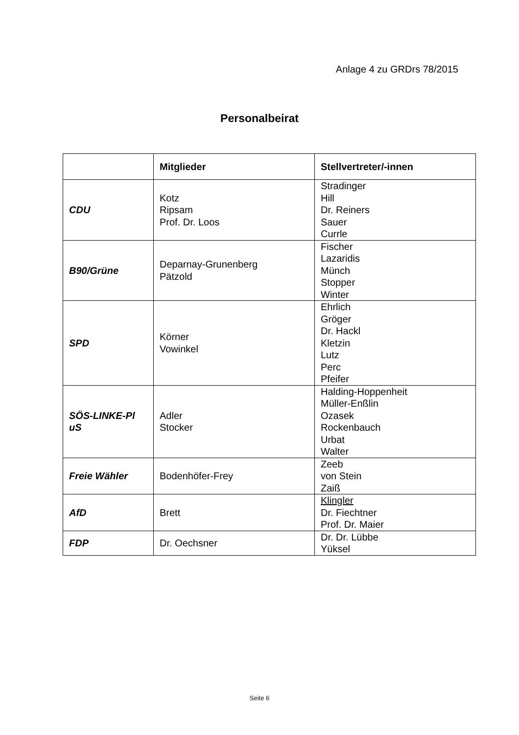Anlage 4 zu GRDrs 78/2015
Personalbeirat
| | Mitglieder | Stellvertreter/-innen |
| --- | --- | --- |
| CDU | Kotz Ripsam Prof. Dr. Loos | Stradinger Hill Dr. Reiners Sauer Currle |
| B90/Grüne | Deparnay-Grunenberg Pätzold | Fischer Lazaridis Münch Stopper Winter |
| SPD | Körner Vowinkel | Ehrlich Gröger Dr. Hackl Kletzin Lutz Perc Pfeifer |
| SÖS-LINKE-Pl uS | Adler Stocker | Halding-Hoppenheit Müller-Enßlin Ozasek Rockenbauch Urbat Walter |
| Freie Wähler | Bodenhöfer-Frey | Zeeb von Stein Zaiß |
| AfD | Brett | Klingler Dr. Fiechtner Prof. Dr. Maier |
| FDP | Dr. Oechsner | Dr. Dr. Lübbe Yüksel |
Seite 6